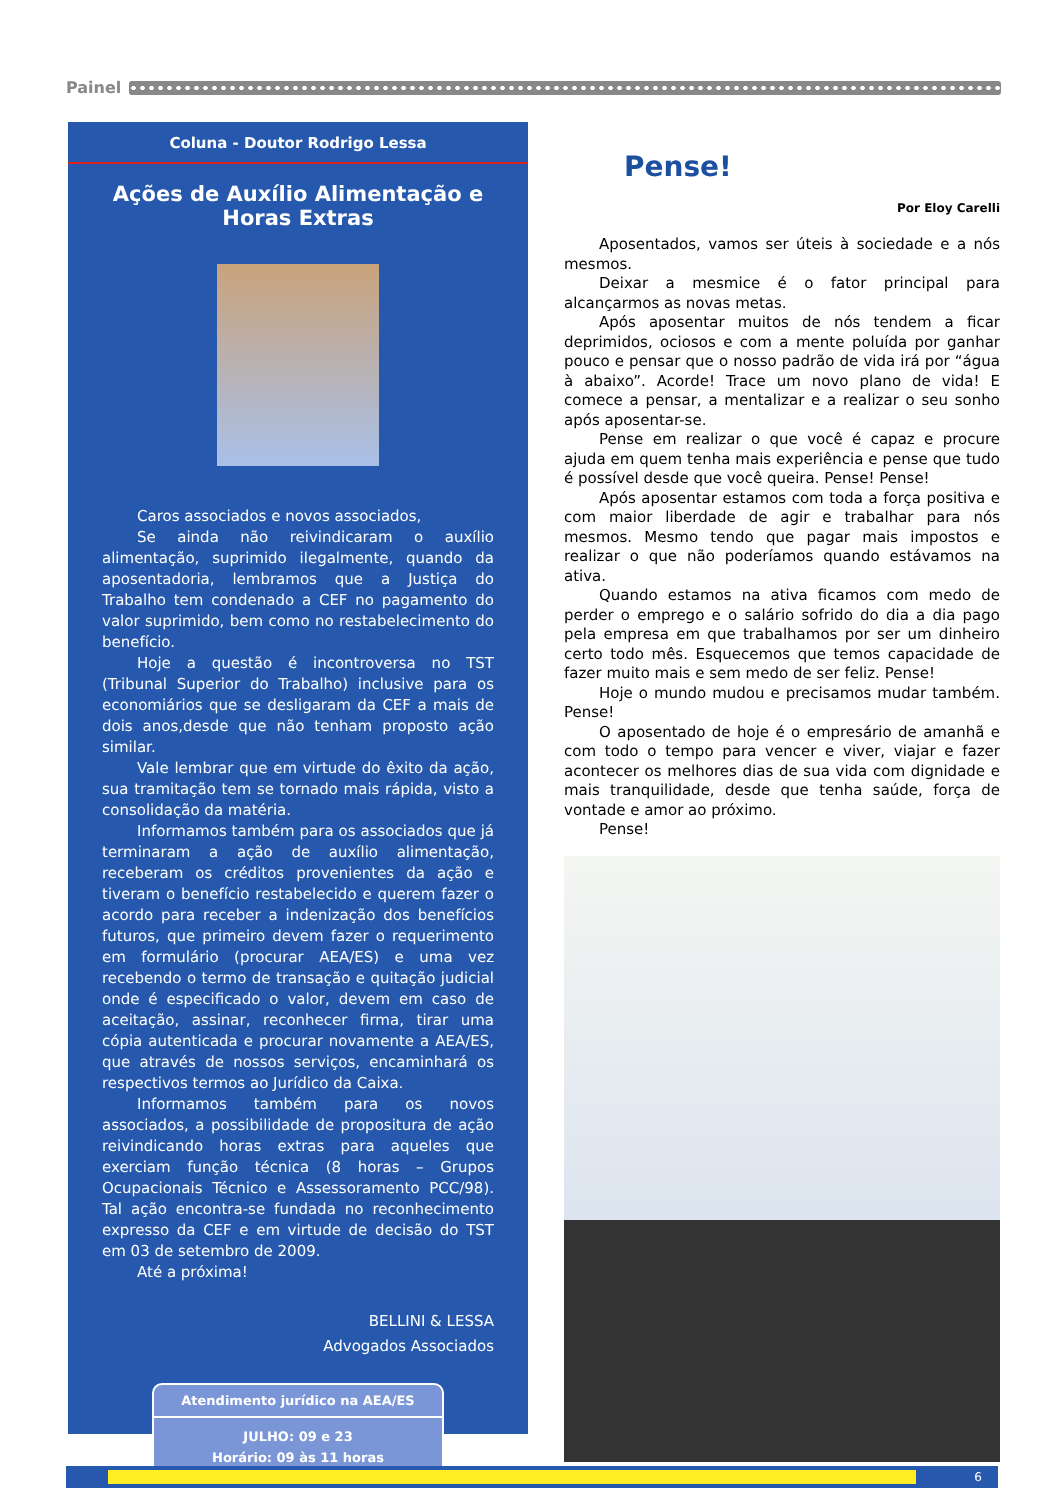Painel
Coluna - Doutor Rodrigo Lessa
Ações de Auxílio Alimentação e Horas Extras
Caros associados e novos associados,
Se ainda não reivindicaram o auxílio alimentação, suprimido ilegalmente, quando da aposentadoria, lembramos que a Justiça do Trabalho tem condenado a CEF no pagamento do valor suprimido, bem como no restabelecimento do benefício.
Hoje a questão é incontroversa no TST (Tribunal Superior do Trabalho) inclusive para os economiários que se desligaram da CEF a mais de dois anos,desde que não tenham proposto ação similar.
Vale lembrar que em virtude do êxito da ação, sua tramitação tem se tornado mais rápida, visto a consolidação da matéria.
Informamos também para os associados que já terminaram a ação de auxílio alimentação, receberam os créditos provenientes da ação e tiveram o benefício restabelecido e querem fazer o acordo para receber a indenização dos benefícios futuros, que primeiro devem fazer o requerimento em formulário (procurar AEA/ES) e uma vez recebendo o termo de transação e quitação judicial onde é especificado o valor, devem em caso de aceitação, assinar, reconhecer firma, tirar uma cópia autenticada e procurar novamente a AEA/ES, que através de nossos serviços, encaminhará os respectivos termos ao Jurídico da Caixa.
Informamos também para os novos associados, a possibilidade de propositura de ação reivindicando horas extras para aqueles que exerciam função técnica (8 horas – Grupos Ocupacionais Técnico e Assessoramento PCC/98). Tal ação encontra-se fundada no reconhecimento expresso da CEF e em virtude de decisão do TST em 03 de setembro de 2009.
Até a próxima!
BELLINI & LESSA
Advogados Associados
Atendimento jurídico na AEA/ES
JULHO: 09 e 23
Horário: 09 às 11 horas
Pense!
Por Eloy Carelli
Aposentados, vamos ser úteis à sociedade e a nós mesmos.
Deixar a mesmice é o fator principal para alcançarmos as novas metas.
Após aposentar muitos de nós tendem a ficar deprimidos, ociosos e com a mente poluída por ganhar pouco e pensar que o nosso padrão de vida irá por “água à abaixo”. Acorde! Trace um novo plano de vida! E comece a pensar, a mentalizar e a realizar o seu sonho após aposentar-se.
Pense em realizar o que você é capaz e procure ajuda em quem tenha mais experiência e pense que tudo é possível desde que você queira. Pense! Pense!
Após aposentar estamos com toda a força positiva e com maior liberdade de agir e trabalhar para nós mesmos. Mesmo tendo que pagar mais impostos e realizar o que não poderíamos quando estávamos na ativa.
Quando estamos na ativa ficamos com medo de perder o emprego e o salário sofrido do dia a dia pago pela empresa em que trabalhamos por ser um dinheiro certo todo mês. Esquecemos que temos capacidade de fazer muito mais e sem medo de ser feliz. Pense!
Hoje o mundo mudou e precisamos mudar também. Pense!
O aposentado de hoje é o empresário de amanhã e com todo o tempo para vencer e viver, viajar e fazer acontecer os melhores dias de sua vida com dignidade e mais tranquilidade, desde que tenha saúde, força de vontade e amor ao próximo.
Pense!
6